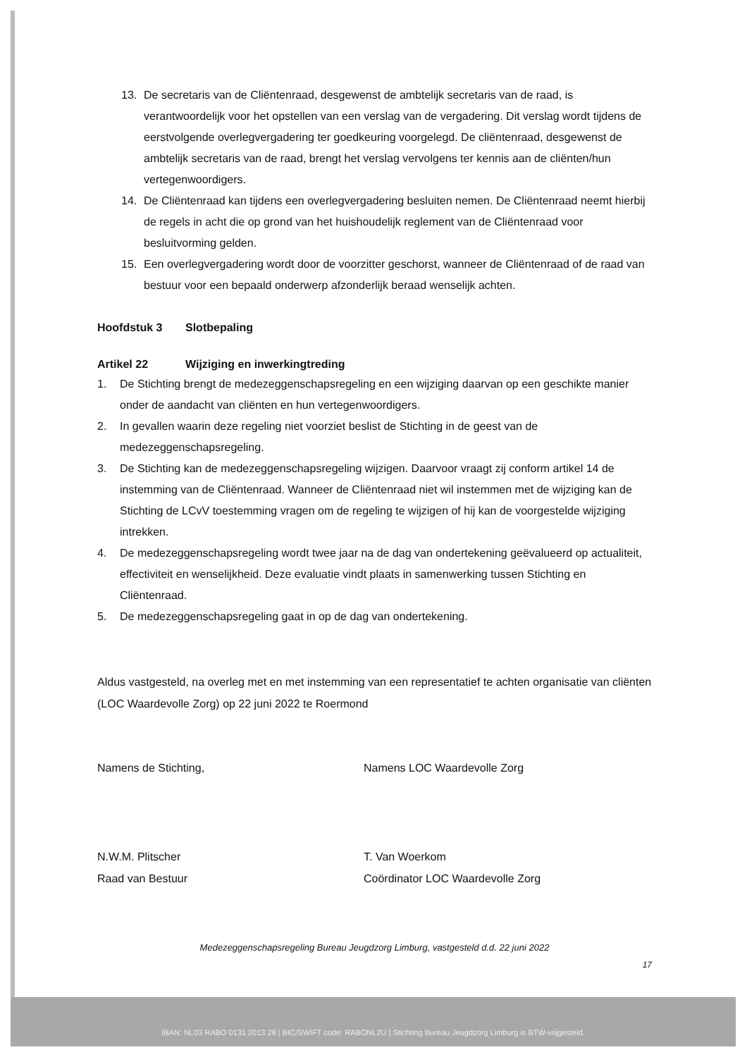13. De secretaris van de Cliëntenraad, desgewenst de ambtelijk secretaris van de raad, is verantwoordelijk voor het opstellen van een verslag van de vergadering. Dit verslag wordt tijdens de eerstvolgende overlegvergadering ter goedkeuring voorgelegd. De cliëntenraad, desgewenst de ambtelijk secretaris van de raad, brengt het verslag vervolgens ter kennis aan de cliënten/hun vertegenwoordigers.
14. De Cliëntenraad kan tijdens een overlegvergadering besluiten nemen. De Cliëntenraad neemt hierbij de regels in acht die op grond van het huishoudelijk reglement van de Cliëntenraad voor besluitvorming gelden.
15. Een overlegvergadering wordt door de voorzitter geschorst, wanneer de Cliëntenraad of de raad van bestuur voor een bepaald onderwerp afzonderlijk beraad wenselijk achten.
Hoofdstuk 3 Slotbepaling
Artikel 22 Wijziging en inwerkingtreding
1. De Stichting brengt de medezeggenschapsregeling en een wijziging daarvan op een geschikte manier onder de aandacht van cliënten en hun vertegenwoordigers.
2. In gevallen waarin deze regeling niet voorziet beslist de Stichting in de geest van de medezeggenschapsregeling.
3. De Stichting kan de medezeggenschapsregeling wijzigen. Daarvoor vraagt zij conform artikel 14 de instemming van de Cliëntenraad. Wanneer de Cliëntenraad niet wil instemmen met de wijziging kan de Stichting de LCvV toestemming vragen om de regeling te wijzigen of hij kan de voorgestelde wijziging intrekken.
4. De medezeggenschapsregeling wordt twee jaar na de dag van ondertekening geëvalueerd op actualiteit, effectiviteit en wenselijkheid. Deze evaluatie vindt plaats in samenwerking tussen Stichting en Cliëntenraad.
5. De medezeggenschapsregeling gaat in op de dag van ondertekening.
Aldus vastgesteld, na overleg met en met instemming van een representatief te achten organisatie van cliënten (LOC Waardevolle Zorg) op 22 juni 2022 te Roermond
Namens de Stichting,
N.W.M. Plitscher
Raad van Bestuur
Namens LOC Waardevolle Zorg
T. Van Woerkom
Coördinator LOC Waardevolle Zorg
Medezeggenschapsregeling Bureau Jeugdzorg Limburg, vastgesteld d.d. 22 juni 2022
17
IBAN: NL03 RABO 0131 2013 28 | BIC/SWIFT code: RABONL2U | Stichting Bureau Jeugdzorg Limburg is BTW-vrijgesteld.